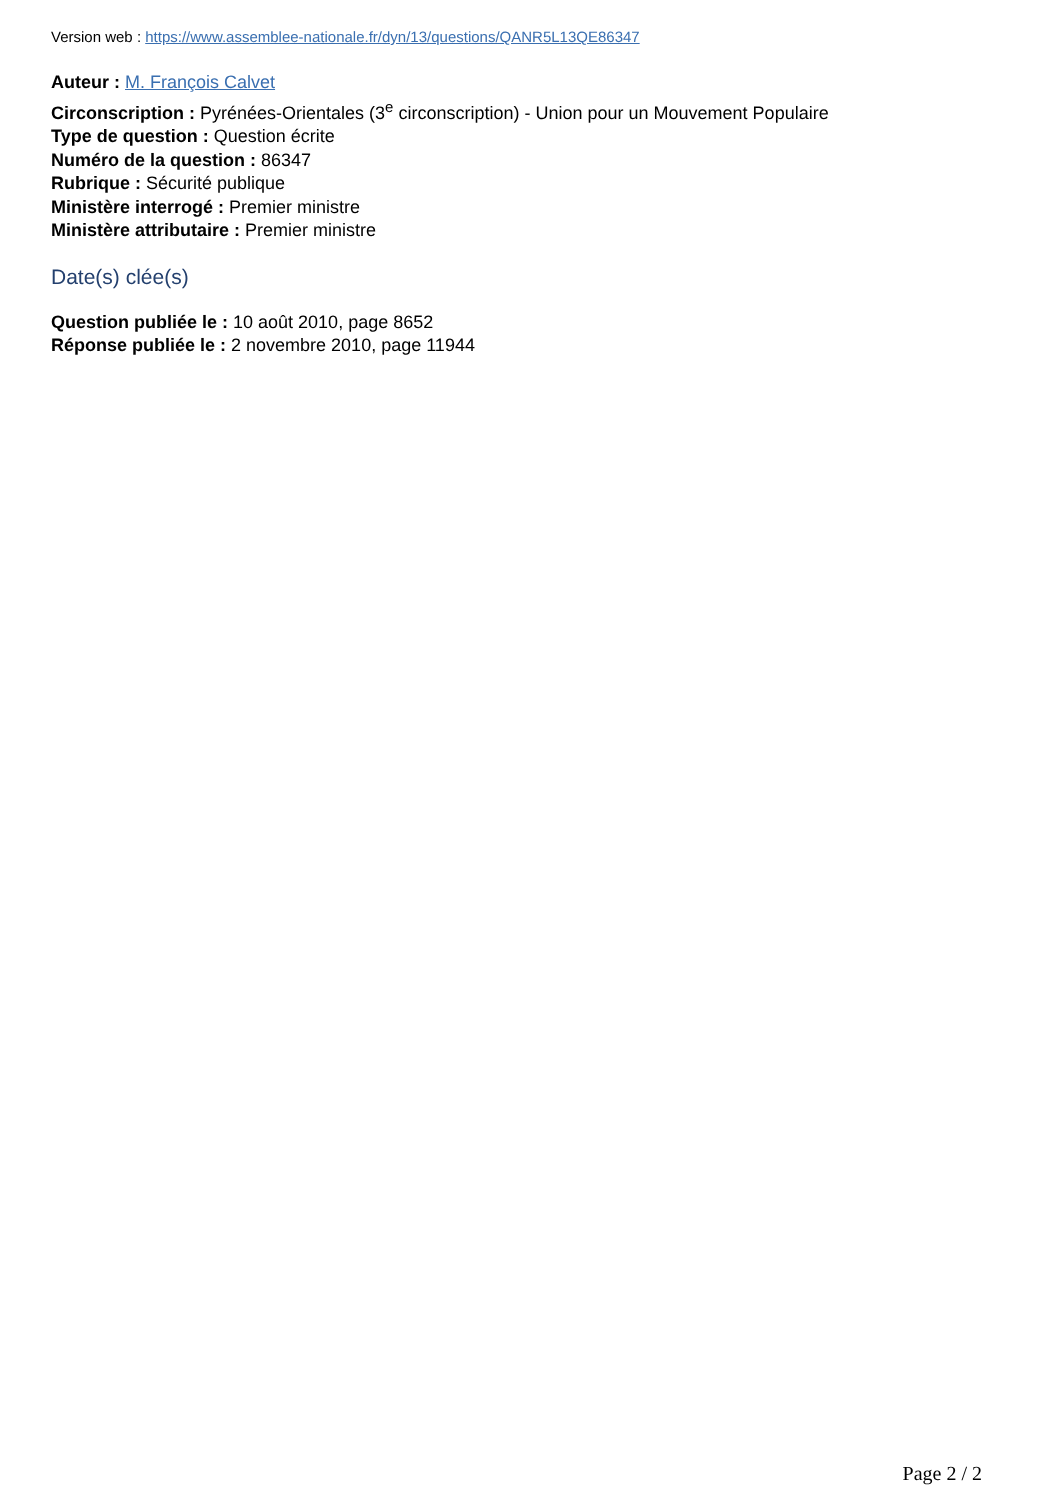Version web : https://www.assemblee-nationale.fr/dyn/13/questions/QANR5L13QE86347
Auteur : M. François Calvet
Circonscription : Pyrénées-Orientales (3<sup>e</sup> circonscription) - Union pour un Mouvement Populaire
Type de question : Question écrite
Numéro de la question : 86347
Rubrique : Sécurité publique
Ministère interrogé : Premier ministre
Ministère attributaire : Premier ministre
Date(s) clée(s)
Question publiée le : 10 août 2010, page 8652
Réponse publiée le : 2 novembre 2010, page 11944
Page 2 / 2